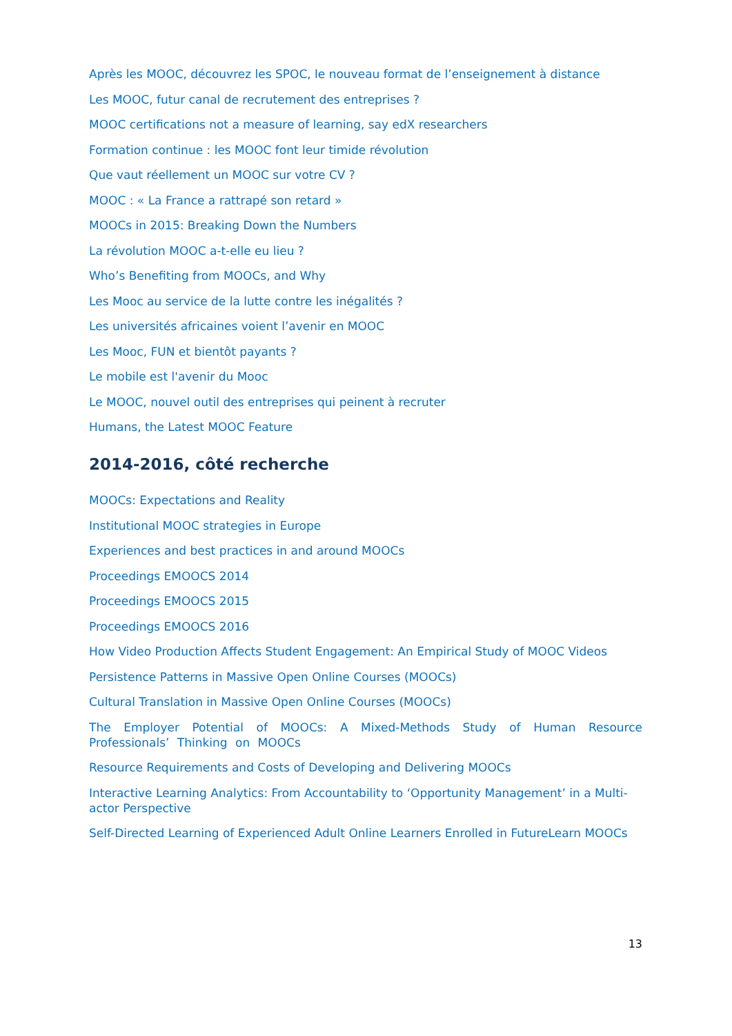Après les MOOC, découvrez les SPOC, le nouveau format de l’enseignement à distance
Les MOOC, futur canal de recrutement des entreprises ?
MOOC certifications not a measure of learning, say edX researchers
Formation continue : les MOOC font leur timide révolution
Que vaut réellement un MOOC sur votre CV ?
MOOC : « La France a rattrapé son retard »
MOOCs in 2015: Breaking Down the Numbers
La révolution MOOC a-t-elle eu lieu ?
Who’s Benefiting from MOOCs, and Why
Les Mooc au service de la lutte contre les inégalités ?
Les universités africaines voient l’avenir en MOOC
Les Mooc, FUN et bientôt payants ?
Le mobile est l'avenir du Mooc
Le MOOC, nouvel outil des entreprises qui peinent à recruter
Humans, the Latest MOOC Feature
2014-2016, côté recherche
MOOCs: Expectations and Reality
Institutional MOOC strategies in Europe
Experiences and best practices in and around MOOCs
Proceedings EMOOCS 2014
Proceedings EMOOCS 2015
Proceedings EMOOCS 2016
How Video Production Affects Student Engagement: An Empirical Study of MOOC Videos
Persistence Patterns in Massive Open Online Courses (MOOCs)
Cultural Translation in Massive Open Online Courses (MOOCs)
The Employer Potential of MOOCs: A Mixed-Methods Study of Human Resource Professionals’ Thinking on MOOCs
Resource Requirements and Costs of Developing and Delivering MOOCs
Interactive Learning Analytics: From Accountability to ‘Opportunity Management’ in a Multi-actor Perspective
Self-Directed Learning of Experienced Adult Online Learners Enrolled in FutureLearn MOOCs
13